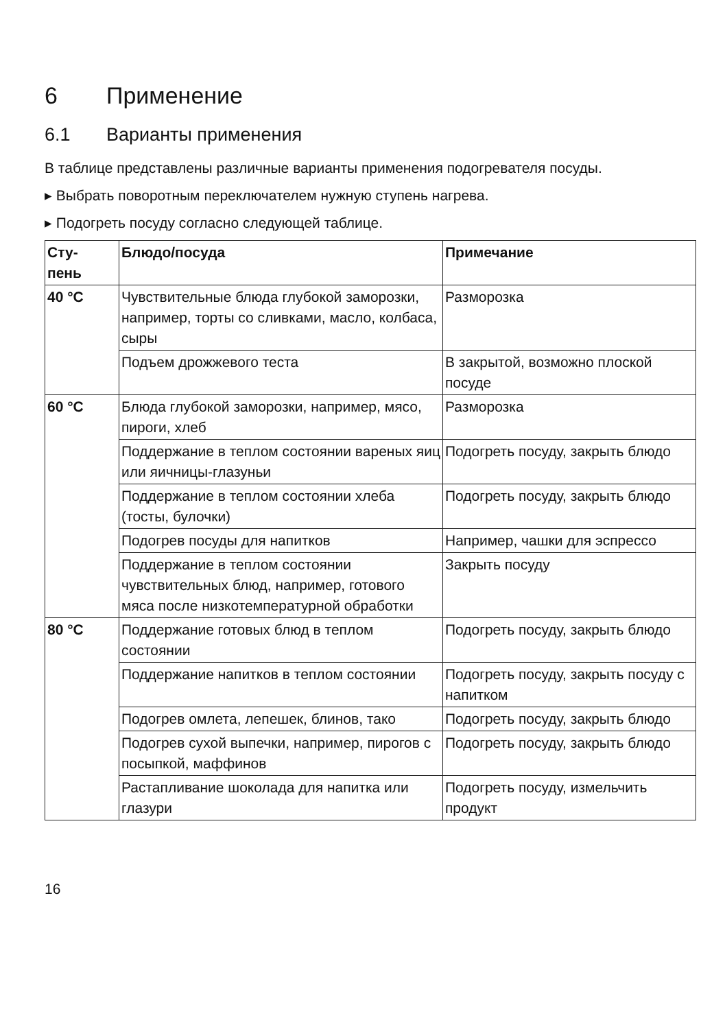6 Применение
6.1 Варианты применения
В таблице представлены различные варианты применения подогревателя посуды.
▸ Выбрать поворотным переключателем нужную ступень нагрева.
▸ Подогреть посуду согласно следующей таблице.
| Сту- пень | Блюдо/посуда | Примечание |
| --- | --- | --- |
| 40 °C | Чувствительные блюда глубокой заморозки, например, торты со сливками, масло, колбаса, сыры | Разморозка |
| | Подъем дрожжевого теста | В закрытой, возможно плоской посуде |
| 60 °C | Блюда глубокой заморозки, например, мясо, пироги, хлеб | Разморозка |
| | Поддержание в теплом состоянии вареных яиц или яичницы-глазуньи | Подогреть посуду, закрыть блюдо |
| | Поддержание в теплом состоянии хлеба (тосты, булочки) | Подогреть посуду, закрыть блюдо |
| | Подогрев посуды для напитков | Например, чашки для эспрессо |
| | Поддержание в теплом состоянии чувствительных блюд, например, готового мяса после низкотемпературной обработки | Закрыть посуду |
| 80 °C | Поддержание готовых блюд в теплом состоянии | Подогреть посуду, закрыть блюдо |
| | Поддержание напитков в теплом состоянии | Подогреть посуду, закрыть посуду с напитком |
| | Подогрев омлета, лепешек, блинов, тако | Подогреть посуду, закрыть блюдо |
| | Подогрев сухой выпечки, например, пирогов с посыпкой, маффинов | Подогреть посуду, закрыть блюдо |
| | Растапливание шоколада для напитка или глазури | Подогреть посуду, измельчить продукт |
16